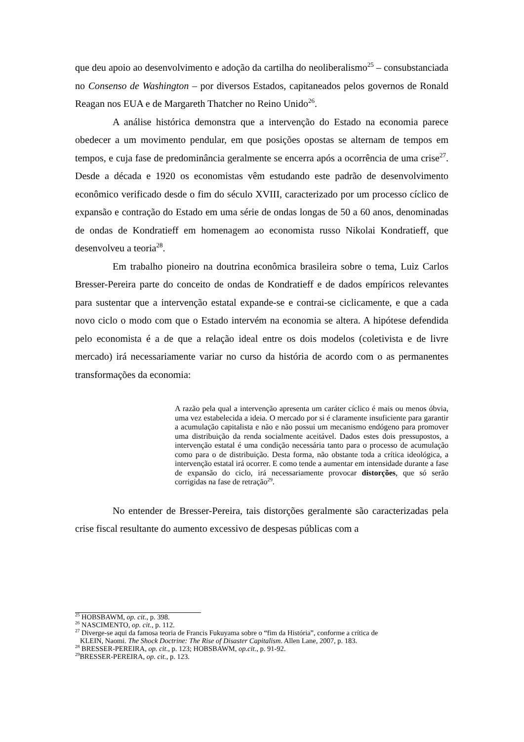que deu apoio ao desenvolvimento e adoção da cartilha do neoliberalismo<sup>25</sup> – consubstanciada no Consenso de Washington – por diversos Estados, capitaneados pelos governos de Ronald Reagan nos EUA e de Margareth Thatcher no Reino Unido<sup>26</sup>.
A análise histórica demonstra que a intervenção do Estado na economia parece obedecer a um movimento pendular, em que posições opostas se alternam de tempos em tempos, e cuja fase de predominância geralmente se encerra após a ocorrência de uma crise<sup>27</sup>. Desde a década e 1920 os economistas vêm estudando este padrão de desenvolvimento econômico verificado desde o fim do século XVIII, caracterizado por um processo cíclico de expansão e contração do Estado em uma série de ondas longas de 50 a 60 anos, denominadas de ondas de Kondratieff em homenagem ao economista russo Nikolai Kondratieff, que desenvolveu a teoria<sup>28</sup>.
Em trabalho pioneiro na doutrina econômica brasileira sobre o tema, Luiz Carlos Bresser-Pereira parte do conceito de ondas de Kondratieff e de dados empíricos relevantes para sustentar que a intervenção estatal expande-se e contrai-se ciclicamente, e que a cada novo ciclo o modo com que o Estado intervém na economia se altera. A hipótese defendida pelo economista é a de que a relação ideal entre os dois modelos (coletivista e de livre mercado) irá necessariamente variar no curso da história de acordo com o as permanentes transformações da economia:
A razão pela qual a intervenção apresenta um caráter cíclico é mais ou menos óbvia, uma vez estabelecida a ideia. O mercado por si é claramente insuficiente para garantir a acumulação capitalista e não e não possui um mecanismo endógeno para promover uma distribuição da renda socialmente aceitável. Dados estes dois pressupostos, a intervenção estatal é uma condição necessária tanto para o processo de acumulação como para o de distribuição. Desta forma, não obstante toda a crítica ideológica, a intervenção estatal irá ocorrer. E como tende a aumentar em intensidade durante a fase de expansão do ciclo, irá necessariamente provocar distorções, que só serão corrigidas na fase de retração<sup>29</sup>.
No entender de Bresser-Pereira, tais distorções geralmente são caracterizadas pela crise fiscal resultante do aumento excessivo de despesas públicas com a
<sup>25</sup> HOBSBAWM, op. cit., p. 398.
<sup>26</sup> NASCIMENTO, op. cit., p. 112.
<sup>27</sup> Diverge-se aqui da famosa teoria de Francis Fukuyama sobre o “fim da História”, conforme a crítica de
KLEIN, Naomi. The Shock Doctrine: The Rise of Disaster Capitalism. Allen Lane, 2007, p. 183.
<sup>28</sup> BRESSER-PEREIRA, op. cit., p. 123; HOBSBAWM, op.cit., p. 91-92.
<sup>29</sup>BRESSER-PEREIRA, op. cit., p. 123.